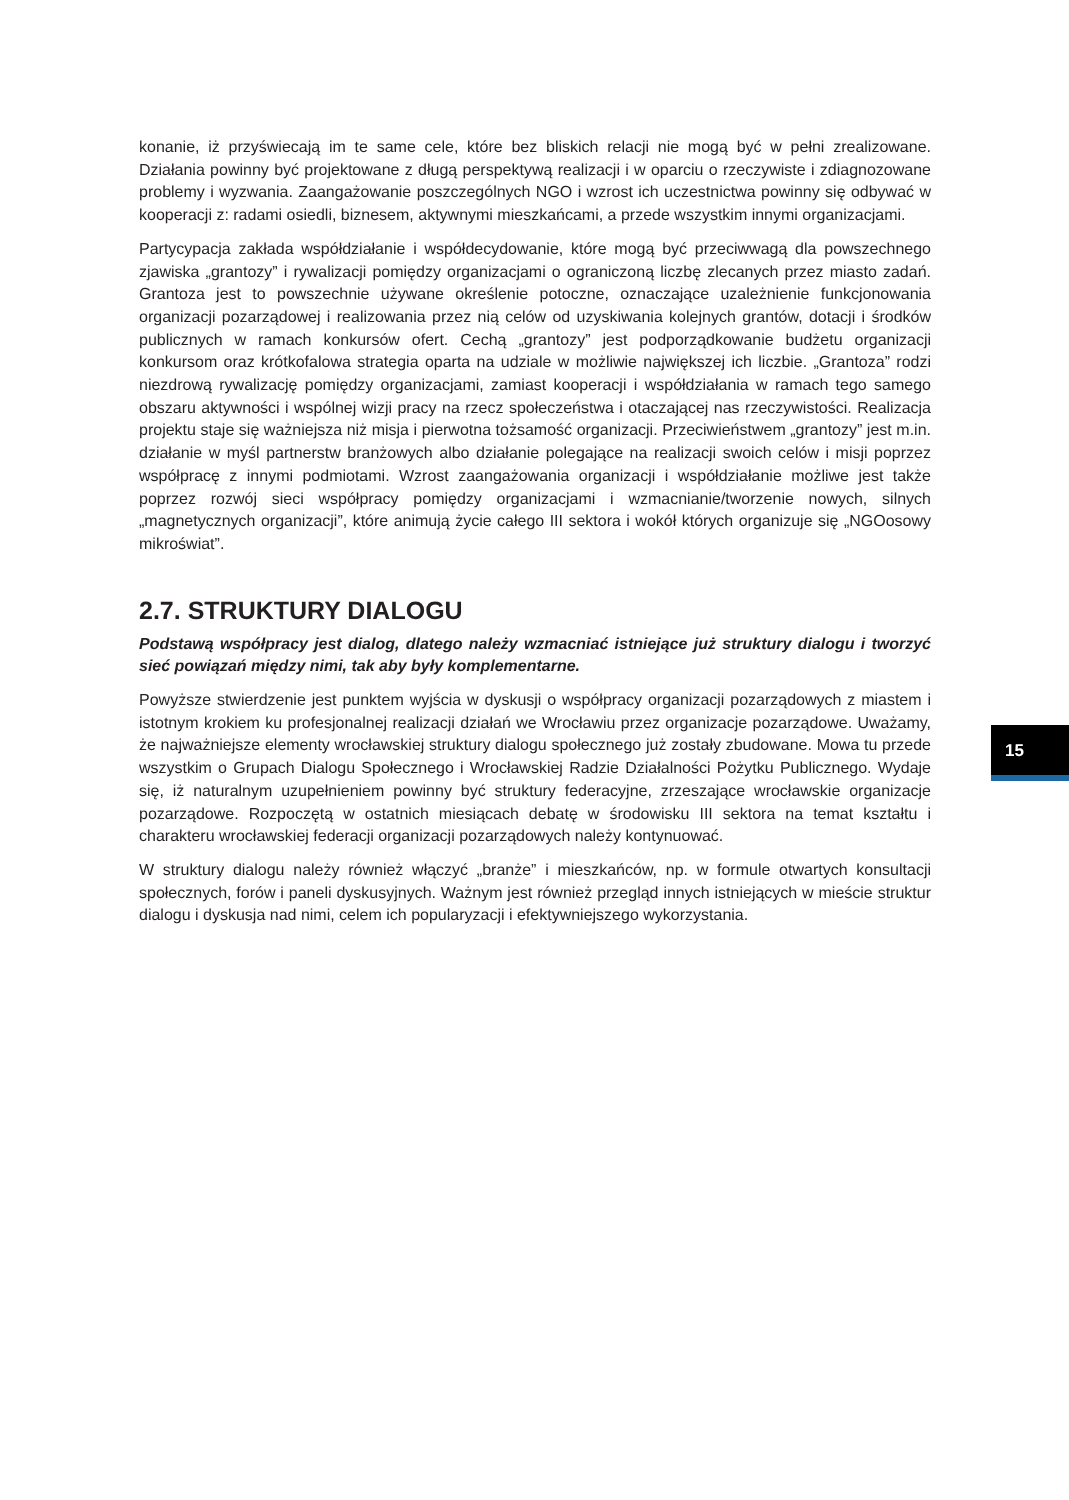konanie, iż przyświecają im te same cele, które bez bliskich relacji nie mogą być w pełni zrealizowane. Działania powinny być projektowane z długą perspektywą realizacji i w oparciu o rzeczywiste i zdiagnozowane problemy i wyzwania. Zaangażowanie poszczególnych NGO i wzrost ich uczestnictwa powinny się odbywać w kooperacji z: radami osiedli, biznesem, aktywnymi mieszkańcami, a przede wszystkim innymi organizacjami.
Partycypacja zakłada współdziałanie i współdecydowanie, które mogą być przeciwwagą dla powszechnego zjawiska „grantozy” i rywalizacji pomiędzy organizacjami o ograniczoną liczbę zlecanych przez miasto zadań. Grantoza jest to powszechnie używane określenie potoczne, oznaczające uzależnienie funkcjonowania organizacji pozarządowej i realizowania przez nią celów od uzyskiwania kolejnych grantów, dotacji i środków publicznych w ramach konkursów ofert. Cechą „grantozy” jest podporządkowanie budżetu organizacji konkursom oraz krótkofalowa strategia oparta na udziale w możliwie największej ich liczbie. „Grantoza” rodzi niezdrową rywalizację pomiędzy organizacjami, zamiast kooperacji i współdziałania w ramach tego samego obszaru aktywności i wspólnej wizji pracy na rzecz społeczeństwa i otaczającej nas rzeczywistości. Realizacja projektu staje się ważniejsza niż misja i pierwotna tożsamość organizacji. Przeciwieństwem „grantozy” jest m.in. działanie w myśl partnerstw branżowych albo działanie polegające na realizacji swoich celów i misji poprzez współpracę z innymi podmiotami. Wzrost zaangażowania organizacji i współdziałanie możliwe jest także poprzez rozwój sieci współpracy pomiędzy organizacjami i wzmacnianie/tworzenie nowych, silnych „magnetycznych organizacji”, które animują życie całego III sektora i wokół których organizuje się „NGOosowy mikroświat”.
2.7. STRUKTURY DIALOGU
Podstawą współpracy jest dialog, dlatego należy wzmacniać istniejące już struktury dialogu i tworzyć sieć powiązań między nimi, tak aby były komplementarne.
Powyższe stwierdzenie jest punktem wyjścia w dyskusji o współpracy organizacji pozarządowych z miastem i istotnym krokiem ku profesjonalnej realizacji działań we Wrocławiu przez organizacje pozarządowe. Uważamy, że najważniejsze elementy wrocławskiej struktury dialogu społecznego już zostały zbudowane. Mowa tu przede wszystkim o Grupach Dialogu Społecznego i Wrocławskiej Radzie Działalności Pożytku Publicznego. Wydaje się, iż naturalnym uzupełnieniem powinny być struktury federacyjne, zrzeszające wrocławskie organizacje pozarządowe. Rozpoczętą w ostatnich miesiącach debatę w środowisku III sektora na temat kształtu i charakteru wrocławskiej federacji organizacji pozarządowych należy kontynuować.
W struktury dialogu należy również włączyć „branże” i mieszkańców, np. w formule otwartych konsultacji społecznych, forów i paneli dyskusyjnych. Ważnym jest również przegląd innych istniejących w mieście struktur dialogu i dyskusja nad nimi, celem ich popularyzacji i efektywniejszego wykorzystania.
15